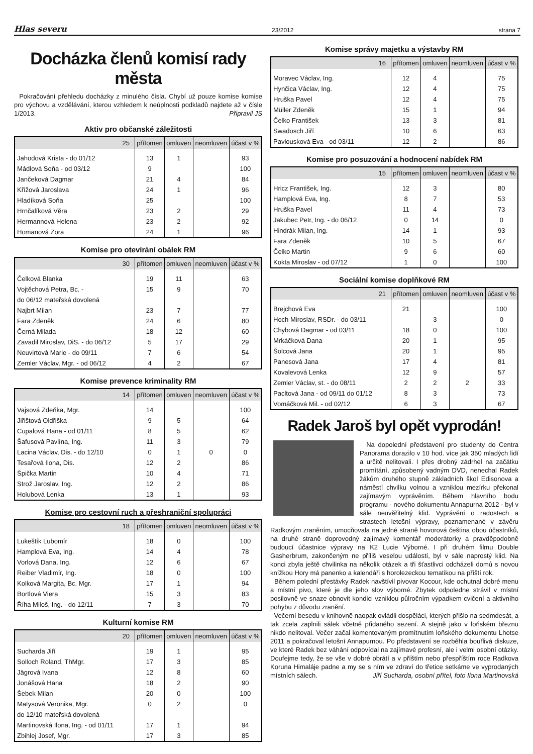Hlas severu 23/2012 strana 7
Docházka členů komisí rady města
Pokračování přehledu docházky z minulého čísla. Chybí už pouze komise komise pro výchovu a vzdělávání, kterou vzhledem k neúplnosti podkladů najdete až v čísle 1/2013. Připravil JS
Aktiv pro občanské záležitosti
| 25 | přítomen | omluven | neomluven | účast v % |
| --- | --- | --- | --- | --- |
| Jahodová Krista - do 01/12 | 13 | 1 | | 93 |
| Mádlová Soňa - od 03/12 | 9 | | | 100 |
| Jančeková Dagmar | 21 | 4 | | 84 |
| Křížová Jaroslava | 24 | 1 | | 96 |
| Hladíková Soňa | 25 | | | 100 |
| Hrnčalíková Věra | 23 | 2 | | 29 |
| Hermannová Helena | 23 | 2 | | 92 |
| Homanová Zora | 24 | 1 | | 96 |
Komise pro otevírání obálek RM
| 30 | přítomen | omluven | neomluven | účast v % |
| --- | --- | --- | --- | --- |
| Čelková Blanka | 19 | 11 | | 63 |
| Vojtěchová Petra, Bc. - | 15 | 9 | | 70 |
| do 06/12 mateřská dovolená | | | | |
| Najbrt Milan | 23 | 7 | | 77 |
| Fara Zdeněk | 24 | 6 | | 80 |
| Černá Milada | 18 | 12 | | 60 |
| Zavadil Miroslav, DiS. - do 06/12 | 5 | 17 | | 29 |
| Neuvirtová Marie - do 09/11 | 7 | 6 | | 54 |
| Zemler Václav, Mgr. - od 06/12 | 4 | 2 | | 67 |
Komise prevence kriminality RM
| 14 | přítomen | omluven | neomluven | účast v % |
| --- | --- | --- | --- | --- |
| Vajsová Zdeňka, Mgr. | 14 | | | 100 |
| Jiřištová Oldřiška | 9 | 5 | | 64 |
| Cupalová Hana - od 01/11 | 8 | 5 | | 62 |
| Šafusová Pavlína, Ing. | 11 | 3 | | 79 |
| Lacina Václav, Dis. - do 12/10 | 0 | 1 | 0 | 0 |
| Tesařová Ilona, Dis. | 12 | 2 | | 86 |
| Špička Martin | 10 | 4 | | 71 |
| Strož Jaroslav, Ing. | 12 | 2 | | 86 |
| Holubová Lenka | 13 | 1 | | 93 |
Komise pro cestovní ruch a přeshraniční spolupráci
| 18 | přítomen | omluven | neomluven | účast v % |
| --- | --- | --- | --- | --- |
| Lukeštík Lubomír | 18 | 0 | | 100 |
| Hamplová Eva, Ing. | 14 | 4 | | 78 |
| Vorlová Dana, Ing. | 12 | 6 | | 67 |
| Reiber Vladimír, Ing. | 18 | 0 | | 100 |
| Kolková Margita, Bc. Mgr. | 17 | 1 | | 94 |
| Bortlová Viera | 15 | 3 | | 83 |
| Říha Miloš, Ing. - do 12/11 | 7 | 3 | | 70 |
Kulturní komise RM
| 20 | přítomen | omluven | neomluven | účast v % |
| --- | --- | --- | --- | --- |
| Sucharda Jiří | 19 | 1 | | 95 |
| Solloch Roland, ThMgr. | 17 | 3 | | 85 |
| Jägrová Ivana | 12 | 8 | | 60 |
| Jonášová Hana | 18 | 2 | | 90 |
| Šebek Milan | 20 | 0 | | 100 |
| Matysová Veronika, Mgr. | 0 | 2 | | 0 |
| do 12/10 mateřská dovolená | | | | |
| Martinovská Ilona, Ing. - od 01/11 | 17 | 1 | | 94 |
| Zbihlej Josef, Mgr. | 17 | 3 | | 85 |
Komise správy majetku a výstavby RM
| 16 | přítomen | omluven | neomluven | účast v % |
| --- | --- | --- | --- | --- |
| Moravec Václav, Ing. | 12 | 4 | | 75 |
| Hynčica Václav, Ing. | 12 | 4 | | 75 |
| Hruška Pavel | 12 | 4 | | 75 |
| Müller Zdeněk | 15 | 1 | | 94 |
| Čelko František | 13 | 3 | | 81 |
| Swadosch Jiří | 10 | 6 | | 63 |
| Pavlousková Eva - od 03/11 | 12 | 2 | | 86 |
Komise pro posuzování a hodnocení nabídek RM
| 15 | přítomen | omluven | neomluven | účast v % |
| --- | --- | --- | --- | --- |
| Hricz František, Ing. | 12 | 3 | | 80 |
| Hamplová Eva, Ing. | 8 | 7 | | 53 |
| Hruška Pavel | 11 | 4 | | 73 |
| Jakubec Petr, Ing. - do 06/12 | 0 | 14 | | 0 |
| Hindrák Milan, Ing. | 14 | 1 | | 93 |
| Fara Zdeněk | 10 | 5 | | 67 |
| Čelko Martin | 9 | 6 | | 60 |
| Kokta Miroslav - od 07/12 | 1 | 0 | | 100 |
Sociální komise doplňkové RM
| 21 | přítomen | omluven | neomluven | účast v % |
| --- | --- | --- | --- | --- |
| Brejchová Eva | 21 | | | 100 |
| Hoch Miroslav, RSDr. - do 03/11 | | 3 | | 0 |
| Chybová Dagmar - od 03/11 | 18 | 0 | | 100 |
| Mrkáčková Dana | 20 | 1 | | 95 |
| Šolcová Jana | 20 | 1 | | 95 |
| Panesová Jana | 17 | 4 | | 81 |
| Kovalevová Lenka | 12 | 9 | | 57 |
| Zemler Václav, st. - do 08/11 | 2 | 2 | 2 | 33 |
| Pacltová Jana - od 09/11 do 01/12 | 8 | 3 | | 73 |
| Vomáčková Mil. - od 02/12 | 6 | 3 | | 67 |
Radek Jaroš byl opět vyprodán!
Na dopolední představení pro studenty do Centra Panorama dorazilo v 10 hod. více jak 350 mladých lidí a určitě nelitovali. I přes drobný zádrhel na začátku promítání, způsobený vadným DVD, nenechal Radek žákům druhého stupně základních škol Edisonova a náměstí chvilku volnou a vzniklou mezírku překonal zajímavým vyprávěním. Během hlavního bodu programu - nového dokumentu Annapurna 2012 - byl v sále neuvěřitelný klid. Vyprávění o radostech a strastech letošní výpravy, poznamenané v závěru Radkovým zraněním, umocňovala na jedné straně hovorová čeština obou účastníků, na druhé straně doprovodný zajímavý komentář moderátorky a pravděpodobně budoucí účastnice výpravy na K2 Lucie Výborné. I při druhém filmu Double Gasherbrum, zakončeným ne příliš veselou událostí, byl v sále naprostý klid. Na konci zbyla ještě chvilinka na několik otázek a tři šťastlivci odcházeli domů s novou knížkou Hory má panenko a kalendáři s horolezeckou tematikou na příští rok.
Během polední přestávky Radek navštívil pivovar Kocour, kde ochutnal dobré menu a místní pivo, které je dle jeho slov výborné. Zbytek odpoledne strávil v místní posilovně ve snaze obnovit kondici vzniklou půlročním výpadkem cvičení a aktivního pohybu z důvodu zranění.
Večerní besedu v knihovně naopak ovládli dospěláci, kterých přišlo na sedmdesát, a tak zcela zaplnili sálek včetně přidaného sezení. A stejně jako v loňském březnu nikdo nelitoval. Večer začal komentovaným promítnutím loňského dokumentu Lhotse 2011 a pokračoval letošní Annapurnou. Po představení se rozběhla bouřlivá diskuze, ve které Radek bez váhání odpovídal na zajímavé profesní, ale i velmi osobní otázky. Doufejme tedy, že se vše v dobré obrátí a v příštím nebo přespříštím roce Radkova Koruna Himaláje padne a my se s ním ve zdraví do třetice setkáme ve vyprodaných místních sálech. Jiří Sucharda, osobní přítel, foto Ilona Martinovská